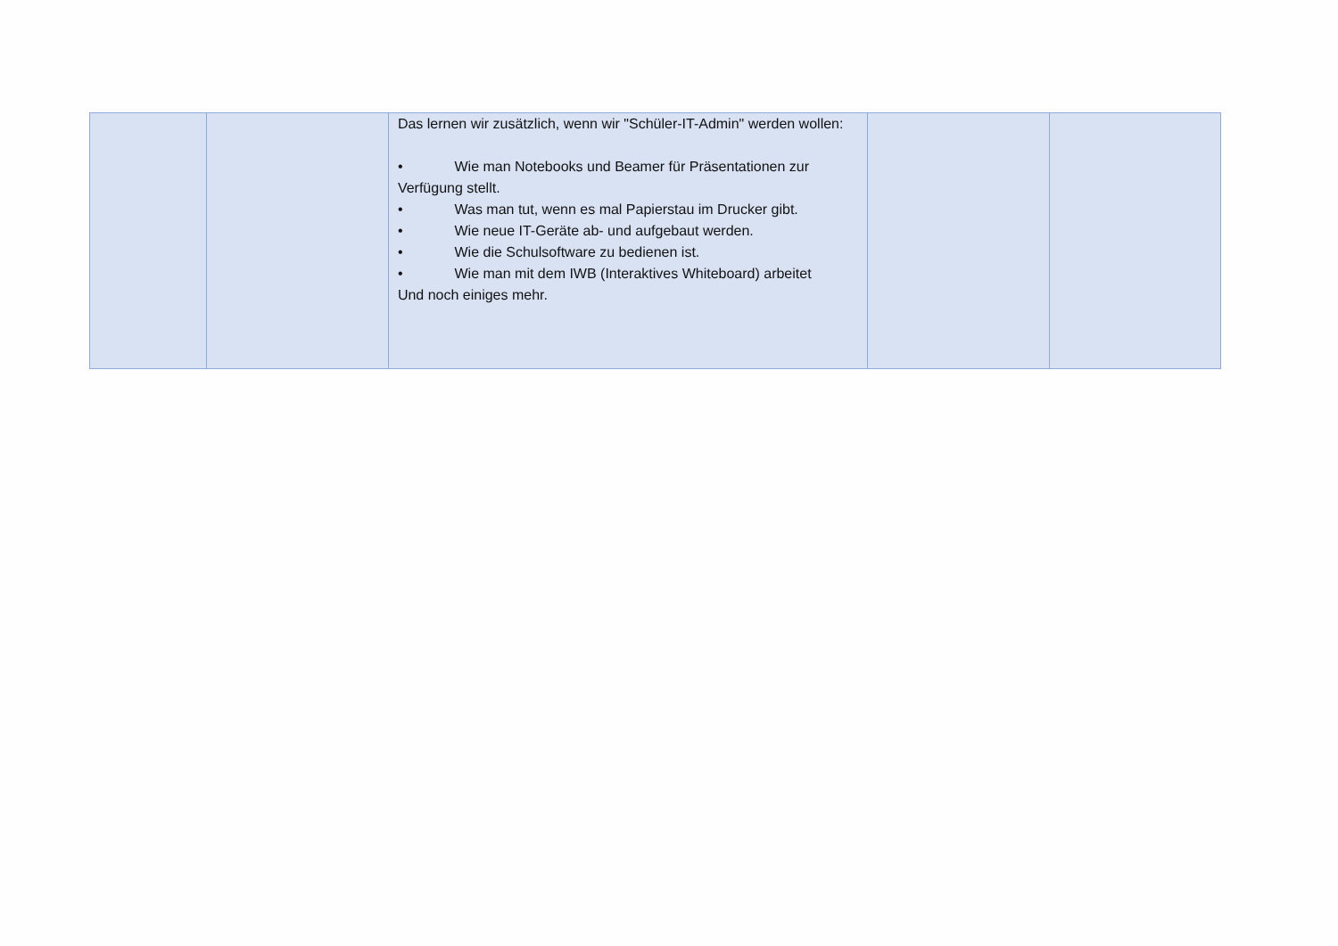| | | Das lernen wir zusätzlich, wenn wir "Schüler-IT-Admin" werden wollen: • Wie man Notebooks und Beamer für Präsentationen zur Verfügung stellt. • Was man tut, wenn es mal Papierstau im Drucker gibt. • Wie neue IT-Geräte ab- und aufgebaut werden. • Wie die Schulsoftware zu bedienen ist. • Wie man mit dem IWB (Interaktives Whiteboard) arbeitet Und noch einiges mehr. | | |